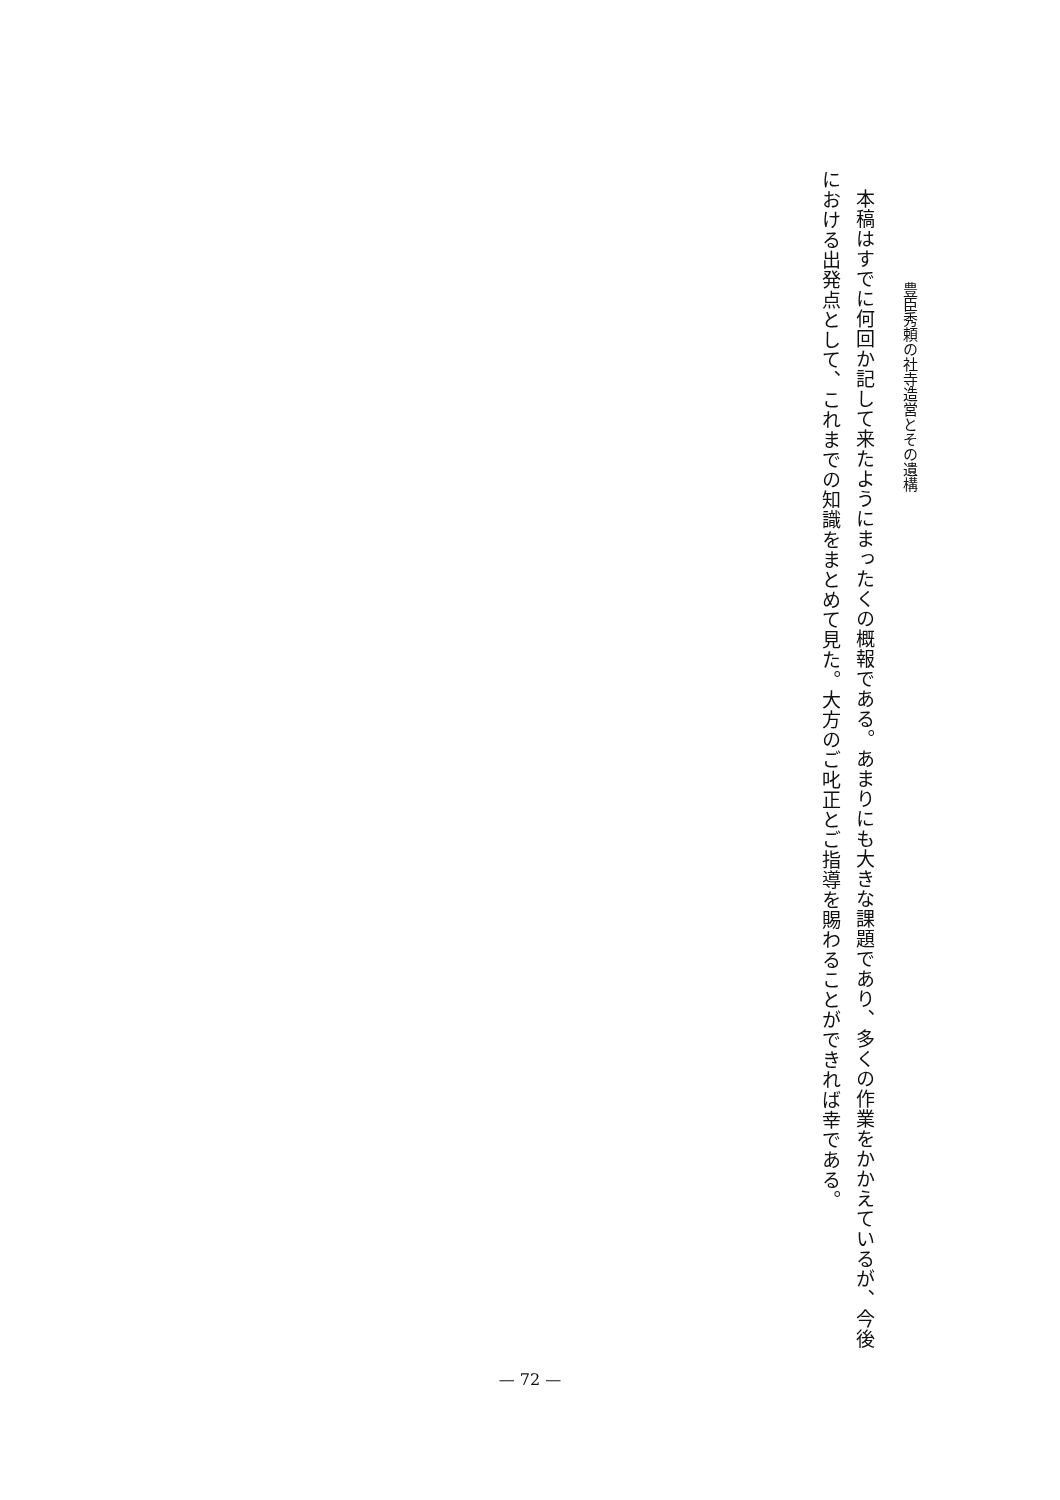豊臣秀頼の社寺造営とその遺構
本稿はすでに何回か記して来たようにまったくの概報である。あまりにも大きな課題であり、多くの作業をかかえているが、今後における出発点として、これまでの知識をまとめて見た。大方のご叱正とご指導を賜わることができれば幸である。
— 72 —